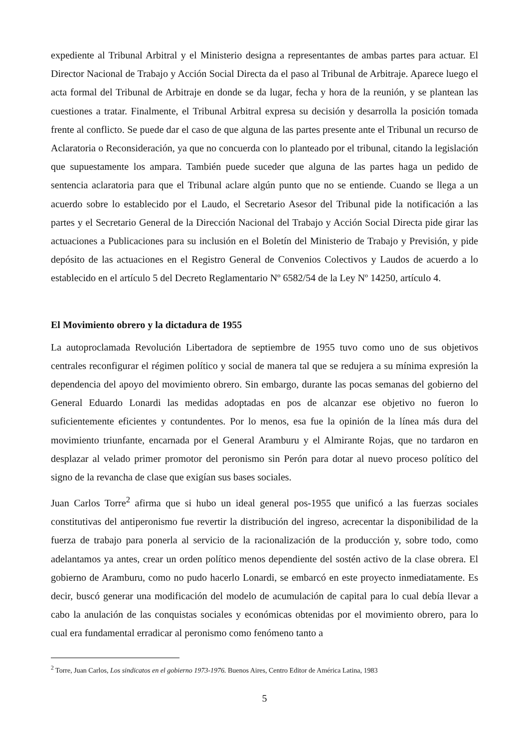expediente al Tribunal Arbitral y el Ministerio designa a representantes de ambas partes para actuar. El Director Nacional de Trabajo y Acción Social Directa da el paso al Tribunal de Arbitraje. Aparece luego el acta formal del Tribunal de Arbitraje en donde se da lugar, fecha y hora de la reunión, y se plantean las cuestiones a tratar. Finalmente, el Tribunal Arbitral expresa su decisión y desarrolla la posición tomada frente al conflicto. Se puede dar el caso de que alguna de las partes presente ante el Tribunal un recurso de Aclaratoria o Reconsideración, ya que no concuerda con lo planteado por el tribunal, citando la legislación que supuestamente los ampara. También puede suceder que alguna de las partes haga un pedido de sentencia aclaratoria para que el Tribunal aclare algún punto que no se entiende. Cuando se llega a un acuerdo sobre lo establecido por el Laudo, el Secretario Asesor del Tribunal pide la notificación a las partes y el Secretario General de la Dirección Nacional del Trabajo y Acción Social Directa pide girar las actuaciones a Publicaciones para su inclusión en el Boletín del Ministerio de Trabajo y Previsión, y pide depósito de las actuaciones en el Registro General de Convenios Colectivos y Laudos de acuerdo a lo establecido en el artículo 5 del Decreto Reglamentario Nº 6582/54 de la Ley Nº 14250, artículo 4.
El Movimiento obrero y la dictadura de 1955
La autoproclamada Revolución Libertadora de septiembre de 1955 tuvo como uno de sus objetivos centrales reconfigurar el régimen político y social de manera tal que se redujera a su mínima expresión la dependencia del apoyo del movimiento obrero. Sin embargo, durante las pocas semanas del gobierno del General Eduardo Lonardi las medidas adoptadas en pos de alcanzar ese objetivo no fueron lo suficientemente eficientes y contundentes. Por lo menos, esa fue la opinión de la línea más dura del movimiento triunfante, encarnada por el General Aramburu y el Almirante Rojas, que no tardaron en desplazar al velado primer promotor del peronismo sin Perón para dotar al nuevo proceso político del signo de la revancha de clase que exigían sus bases sociales.
Juan Carlos Torre<sup>2</sup> afirma que si hubo un ideal general pos-1955 que unificó a las fuerzas sociales constitutivas del antiperonismo fue revertir la distribución del ingreso, acrecentar la disponibilidad de la fuerza de trabajo para ponerla al servicio de la racionalización de la producción y, sobre todo, como adelantamos ya antes, crear un orden político menos dependiente del sostén activo de la clase obrera. El gobierno de Aramburu, como no pudo hacerlo Lonardi, se embarcó en este proyecto inmediatamente. Es decir, buscó generar una modificación del modelo de acumulación de capital para lo cual debía llevar a cabo la anulación de las conquistas sociales y económicas obtenidas por el movimiento obrero, para lo cual era fundamental erradicar al peronismo como fenómeno tanto a
<sup>2</sup> Torre, Juan Carlos, Los sindicatos en el gobierno 1973-1976. Buenos Aires, Centro Editor de América Latina, 1983
5